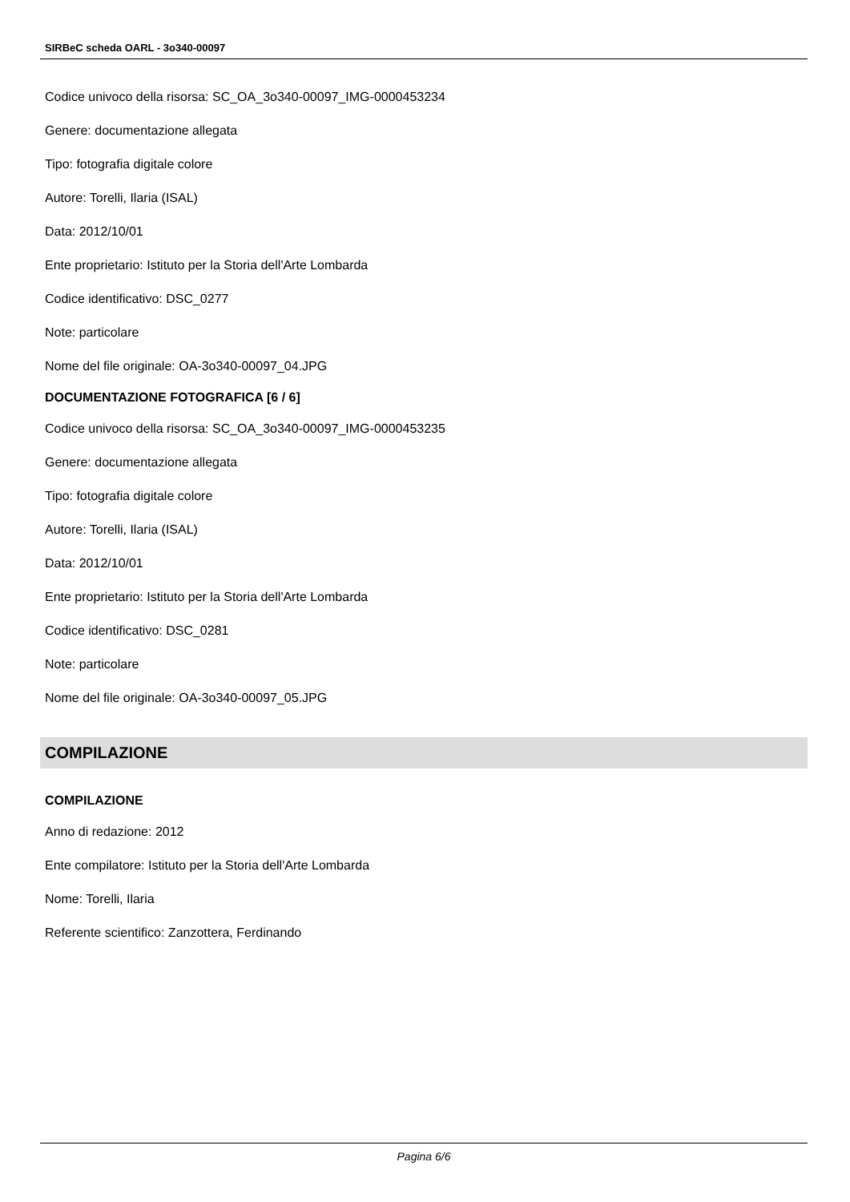SIRBeC scheda OARL - 3o340-00097
Codice univoco della risorsa: SC_OA_3o340-00097_IMG-0000453234
Genere: documentazione allegata
Tipo: fotografia digitale colore
Autore: Torelli, Ilaria (ISAL)
Data: 2012/10/01
Ente proprietario: Istituto per la Storia dell'Arte Lombarda
Codice identificativo: DSC_0277
Note: particolare
Nome del file originale: OA-3o340-00097_04.JPG
DOCUMENTAZIONE FOTOGRAFICA [6 / 6]
Codice univoco della risorsa: SC_OA_3o340-00097_IMG-0000453235
Genere: documentazione allegata
Tipo: fotografia digitale colore
Autore: Torelli, Ilaria (ISAL)
Data: 2012/10/01
Ente proprietario: Istituto per la Storia dell'Arte Lombarda
Codice identificativo: DSC_0281
Note: particolare
Nome del file originale: OA-3o340-00097_05.JPG
COMPILAZIONE
COMPILAZIONE
Anno di redazione: 2012
Ente compilatore: Istituto per la Storia dell'Arte Lombarda
Nome: Torelli, Ilaria
Referente scientifico: Zanzottera, Ferdinando
Pagina 6/6